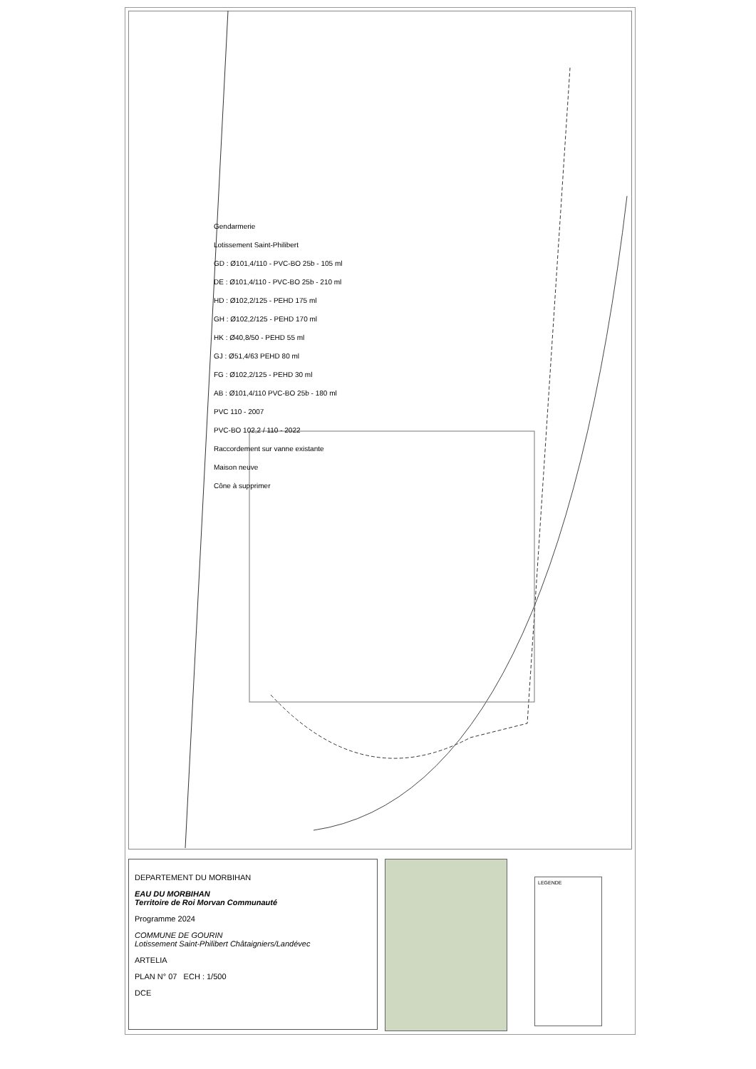Gendarmerie
Lotissement Saint-Philibert
GD : Ø101,4/110 - PVC-BO 25b - 105 ml
DE : Ø101,4/110 - PVC-BO 25b - 210 ml
HD : Ø102,2/125 - PEHD 175 ml
GH : Ø102,2/125 - PEHD 170 ml
HK : Ø40,8/50 - PEHD 55 ml
GJ : Ø51,4/63 PEHD 80 ml
FG : Ø102,2/125 - PEHD 30 ml
AB : Ø101,4/110 PVC-BO 25b - 180 ml
PVC 110 - 2007
PVC-BO 102,2 / 110 - 2022
Raccordement sur vanne existante
Maison neuve
Cône à supprimer
DEPARTEMENT DU MORBIHAN
EAU DU MORBIHAN
Territoire de Roi Morvan Communauté
Programme 2024
COMMUNE DE GOURIN
Lotissement Saint-Philibert Châtaigniers/Landévec
ARTELIA
PLAN N° 07 ECH : 1/500
DCE
LEGENDE